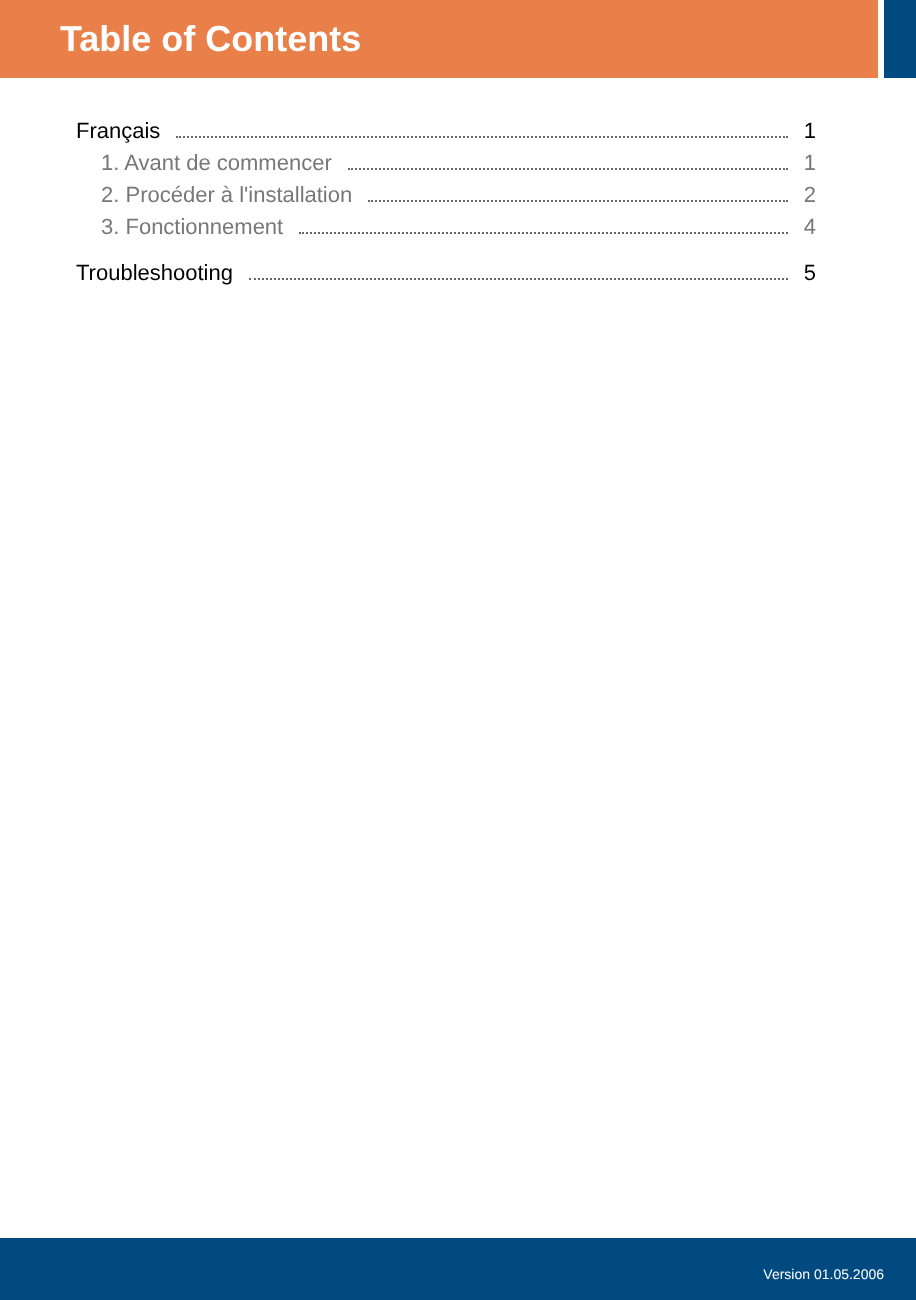Table of Contents
Français 1
1. Avant de commencer 1
2. Procéder à l'installation 2
3. Fonctionnement 4
Troubleshooting 5
Version 01.05.2006